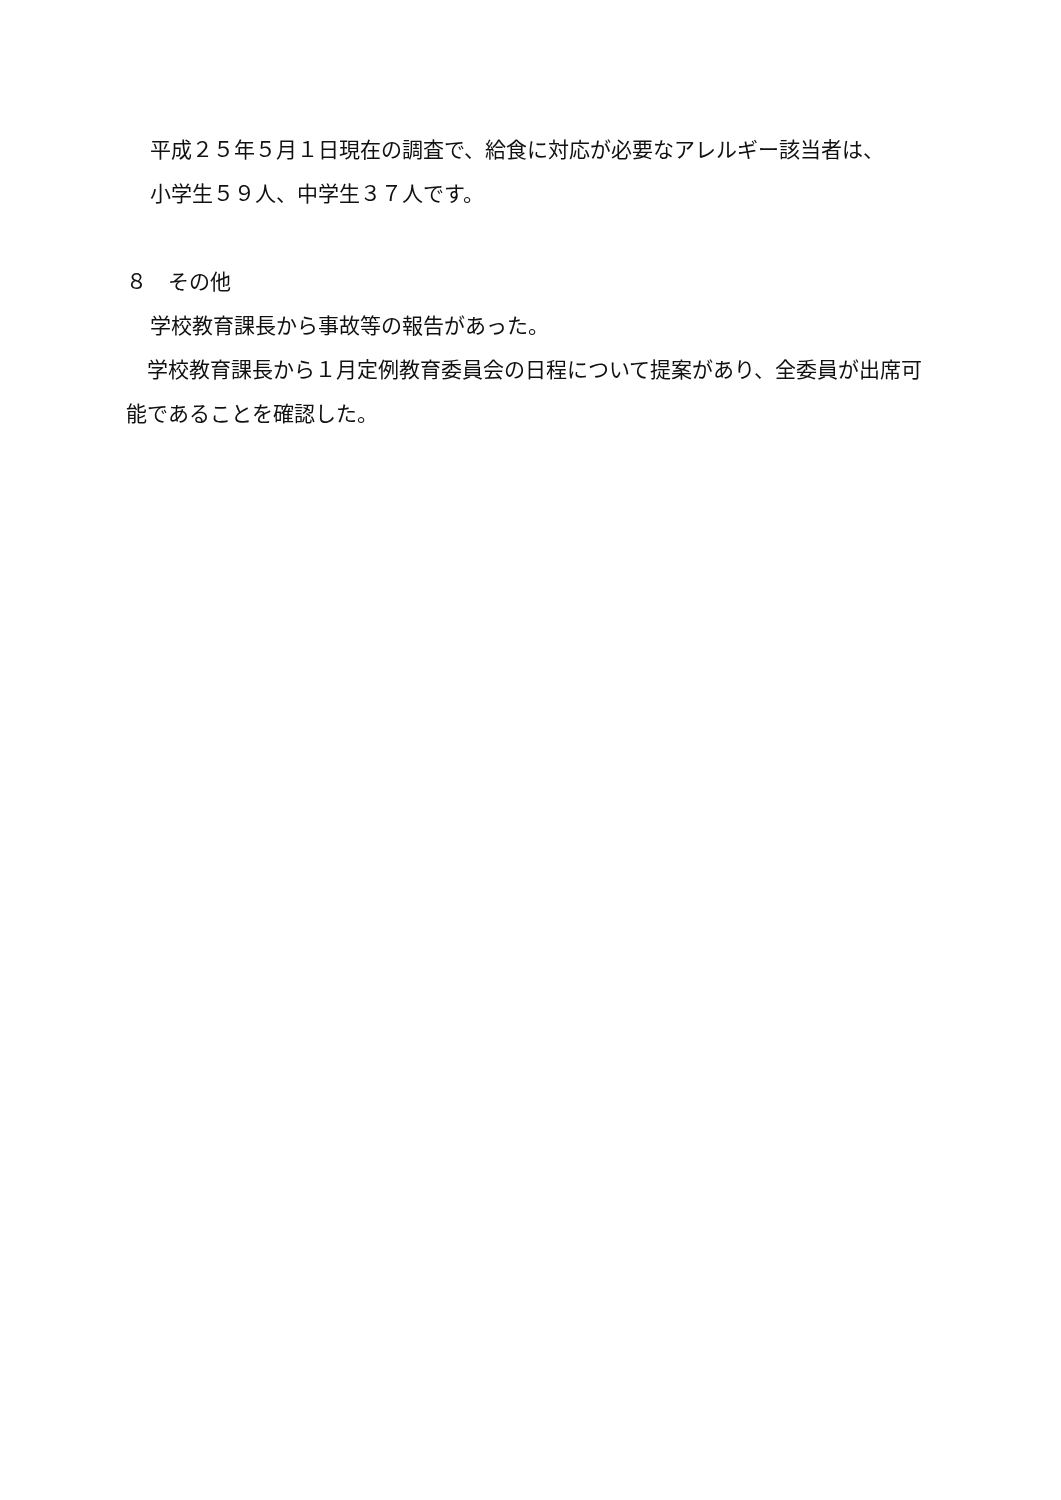平成２５年５月１日現在の調査で、給食に対応が必要なアレルギー該当者は、
小学生５９人、中学生３７人です。
８　その他
学校教育課長から事故等の報告があった。
　学校教育課長から１月定例教育委員会の日程について提案があり、全委員が出席可能であることを確認した。